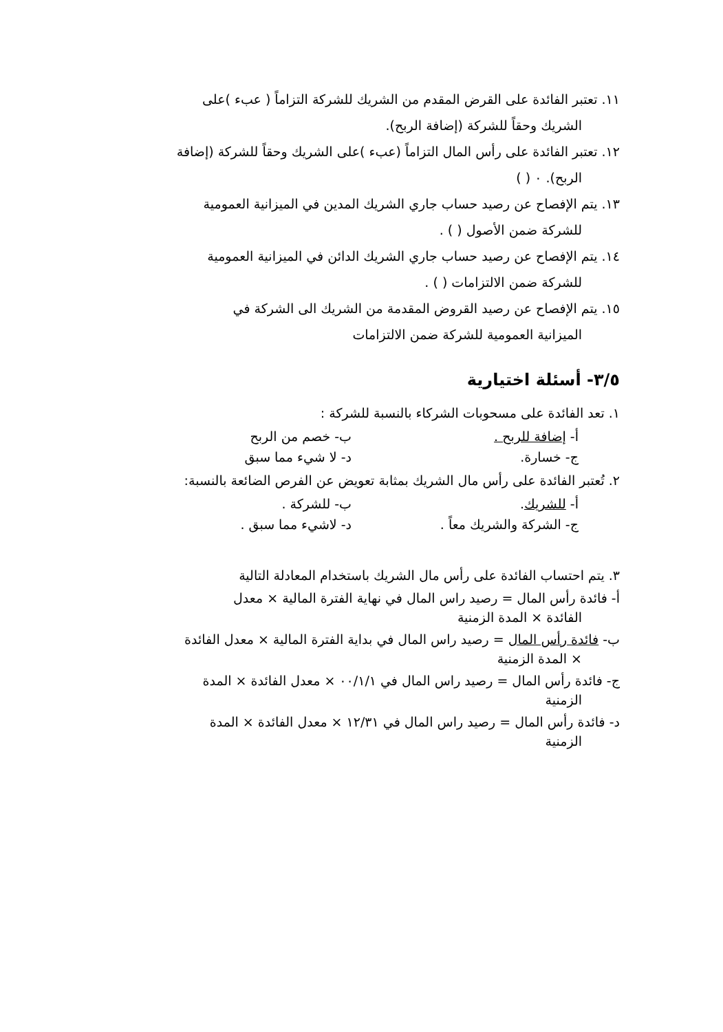١١. تعتبر الفائدة على القرض المقدم من الشريك للشركة التزاماً ( عبء )على
الشريك وحقاً للشركة (إضافة الربح).
١٢. تعتبر الفائدة على رأس المال التزاماً (عبء )على الشريك وحقاً للشركة (إضافة
الربح). ٠ ( )
١٣. يتم الإفصاح عن رصيد حساب جاري الشريك المدين في الميزانية العمومية
للشركة ضمن الأصول ( ) .
١٤. يتم الإفصاح عن رصيد حساب جاري الشريك الدائن في الميزانية العمومية
للشركة ضمن الالتزامات ( ) .
١٥. يتم الإفصاح عن رصيد القروض المقدمة من الشريك الى الشركة في
الميزانية العمومية للشركة ضمن الالتزامات
٣/٥- أسئلة اختيارية
١. تعد الفائدة على مسحوبات الشركاء بالنسبة للشركة :
أ- إضافة للربح . ب- خصم من الربح
ج- خسارة. د- لا شيء مما سبق
٢. تُعتبر الفائدة على رأس مال الشريك بمثابة تعويض عن الفرص الضائعة بالنسبة:
أ- للشريك. ب- للشركة .
ج- الشركة والشريك معاً . د- لاشيء مما سبق .
٣. يتم احتساب الفائدة على رأس مال الشريك باستخدام المعادلة التالية
أ- فائدة رأس المال = رصيد راس المال في نهاية الفترة المالية × معدل
الفائدة × المدة الزمنية
ب- فائدة رأس المال = رصيد راس المال في بداية الفترة المالية × معدل الفائدة
× المدة الزمنية
ج- فائدة رأس المال = رصيد راس المال في ٠٠/١/١ × معدل الفائدة × المدة
الزمنية
د- فائدة رأس المال = رصيد راس المال في ١٢/٣١ × معدل الفائدة × المدة
الزمنية